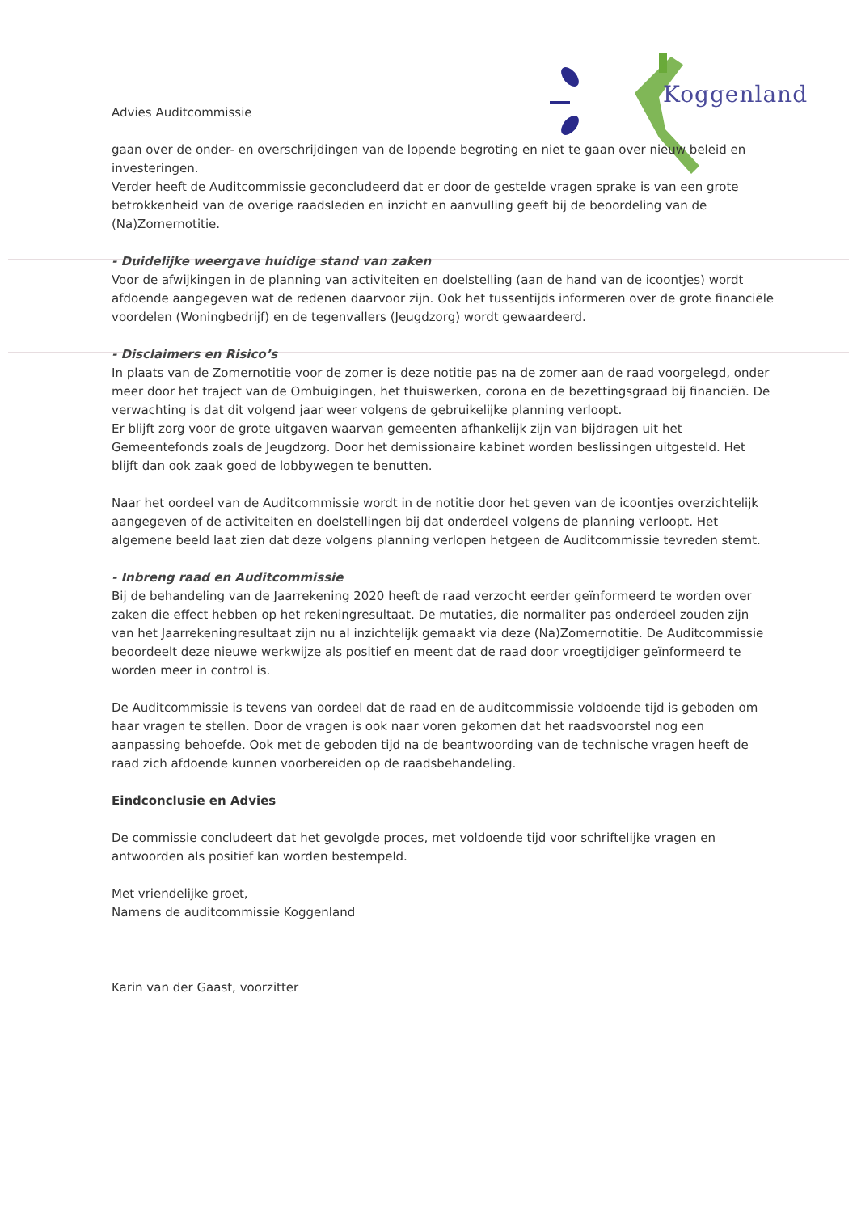Koggenland
Advies Auditcommissie
gaan over de onder- en overschrijdingen van de lopende begroting en niet te gaan over nieuw beleid en investeringen.
Verder heeft de Auditcommissie geconcludeerd dat er door de gestelde vragen sprake is van een grote betrokkenheid van de overige raadsleden en inzicht en aanvulling geeft bij de beoordeling van de (Na)Zomernotitie.
- Duidelijke weergave huidige stand van zaken
Voor de afwijkingen in de planning van activiteiten en doelstelling (aan de hand van de icoontjes) wordt afdoende aangegeven wat de redenen daarvoor zijn. Ook het tussentijds informeren over de grote financiële voordelen (Woningbedrijf) en de tegenvallers (Jeugdzorg) wordt gewaardeerd.
- Disclaimers en Risico’s
In plaats van de Zomernotitie voor de zomer is deze notitie pas na de zomer aan de raad voorgelegd, onder meer door het traject van de Ombuigingen, het thuiswerken, corona en de bezettingsgraad bij financiën. De verwachting is dat dit volgend jaar weer volgens de gebruikelijke planning verloopt.
Er blijft zorg voor de grote uitgaven waarvan gemeenten afhankelijk zijn van bijdragen uit het Gemeentefonds zoals de Jeugdzorg. Door het demissionaire kabinet worden beslissingen uitgesteld. Het blijft dan ook zaak goed de lobbywegen te benutten.
Naar het oordeel van de Auditcommissie wordt in de notitie door het geven van de icoontjes overzichtelijk aangegeven of de activiteiten en doelstellingen bij dat onderdeel volgens de planning verloopt. Het algemene beeld laat zien dat deze volgens planning verlopen hetgeen de Auditcommissie tevreden stemt.
- Inbreng raad en Auditcommissie
Bij de behandeling van de Jaarrekening 2020 heeft de raad verzocht eerder geïnformeerd te worden over zaken die effect hebben op het rekeningresultaat. De mutaties, die normaliter pas onderdeel zouden zijn van het Jaarrekeningresultaat zijn nu al inzichtelijk gemaakt via deze (Na)Zomernotitie. De Auditcommissie beoordeelt deze nieuwe werkwijze als positief en meent dat de raad door vroegtijdiger geïnformeerd te worden meer in control is.
De Auditcommissie is tevens van oordeel dat de raad en de auditcommissie voldoende tijd is geboden om haar vragen te stellen. Door de vragen is ook naar voren gekomen dat het raadsvoorstel nog een aanpassing behoefde. Ook met de geboden tijd na de beantwoording van de technische vragen heeft de raad zich afdoende kunnen voorbereiden op de raadsbehandeling.
Eindconclusie en Advies
De commissie concludeert dat het gevolgde proces, met voldoende tijd voor schriftelijke vragen en antwoorden als positief kan worden bestempeld.
Met vriendelijke groet,
Namens de auditcommissie Koggenland
Karin van der Gaast, voorzitter